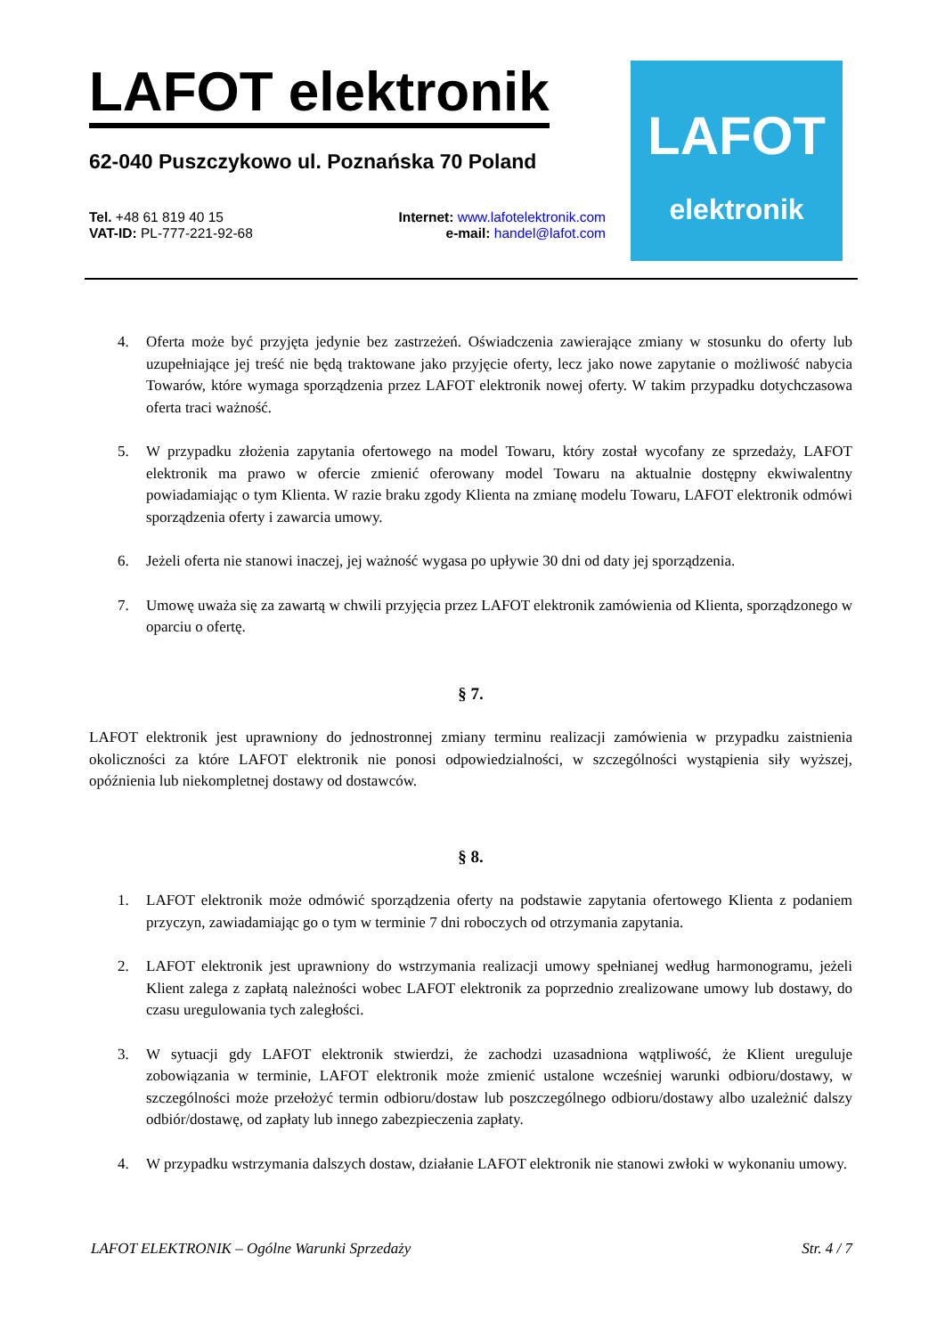LAFOT elektronik
62-040 Puszczykowo ul. Poznańska 70 Poland
Tel. +48 61 819 40 15
VAT-ID: PL-777-221-92-68
Internet: www.lafotelektronik.com
e-mail: handel@lafot.com
LAFOT
elektronik
4. Oferta może być przyjęta jedynie bez zastrzeżeń. Oświadczenia zawierające zmiany w stosunku do oferty lub uzupełniające jej treść nie będą traktowane jako przyjęcie oferty, lecz jako nowe zapytanie o możliwość nabycia Towarów, które wymaga sporządzenia przez LAFOT elektronik nowej oferty. W takim przypadku dotychczasowa oferta traci ważność.
5. W przypadku złożenia zapytania ofertowego na model Towaru, który został wycofany ze sprzedaży, LAFOT elektronik ma prawo w ofercie zmienić oferowany model Towaru na aktualnie dostępny ekwiwalentny powiadamiając o tym Klienta. W razie braku zgody Klienta na zmianę modelu Towaru, LAFOT elektronik odmówi sporządzenia oferty i zawarcia umowy.
6. Jeżeli oferta nie stanowi inaczej, jej ważność wygasa po upływie 30 dni od daty jej sporządzenia.
7. Umowę uważa się za zawartą w chwili przyjęcia przez LAFOT elektronik zamówienia od Klienta, sporządzonego w oparciu o ofertę.
§ 7.
LAFOT elektronik jest uprawniony do jednostronnej zmiany terminu realizacji zamówienia w przypadku zaistnienia okoliczności za które LAFOT elektronik nie ponosi odpowiedzialności, w szczególności wystąpienia siły wyższej, opóźnienia lub niekompletnej dostawy od dostawców.
§ 8.
1. LAFOT elektronik może odmówić sporządzenia oferty na podstawie zapytania ofertowego Klienta z podaniem przyczyn, zawiadamiając go o tym w terminie 7 dni roboczych od otrzymania zapytania.
2. LAFOT elektronik jest uprawniony do wstrzymania realizacji umowy spełnianej według harmonogramu, jeżeli Klient zalega z zapłatą należności wobec LAFOT elektronik za poprzednio zrealizowane umowy lub dostawy, do czasu uregulowania tych zaległości.
3. W sytuacji gdy LAFOT elektronik stwierdzi, że zachodzi uzasadniona wątpliwość, że Klient ureguluje zobowiązania w terminie, LAFOT elektronik może zmienić ustalone wcześniej warunki odbioru/dostawy, w szczególności może przełożyć termin odbioru/dostaw lub poszczególnego odbioru/dostawy albo uzależnić dalszy odbiór/dostawę, od zapłaty lub innego zabezpieczenia zapłaty.
4. W przypadku wstrzymania dalszych dostaw, działanie LAFOT elektronik nie stanowi zwłoki w wykonaniu umowy.
LAFOT ELEKTRONIK – Ogólne Warunki Sprzedaży Str. 4 / 7